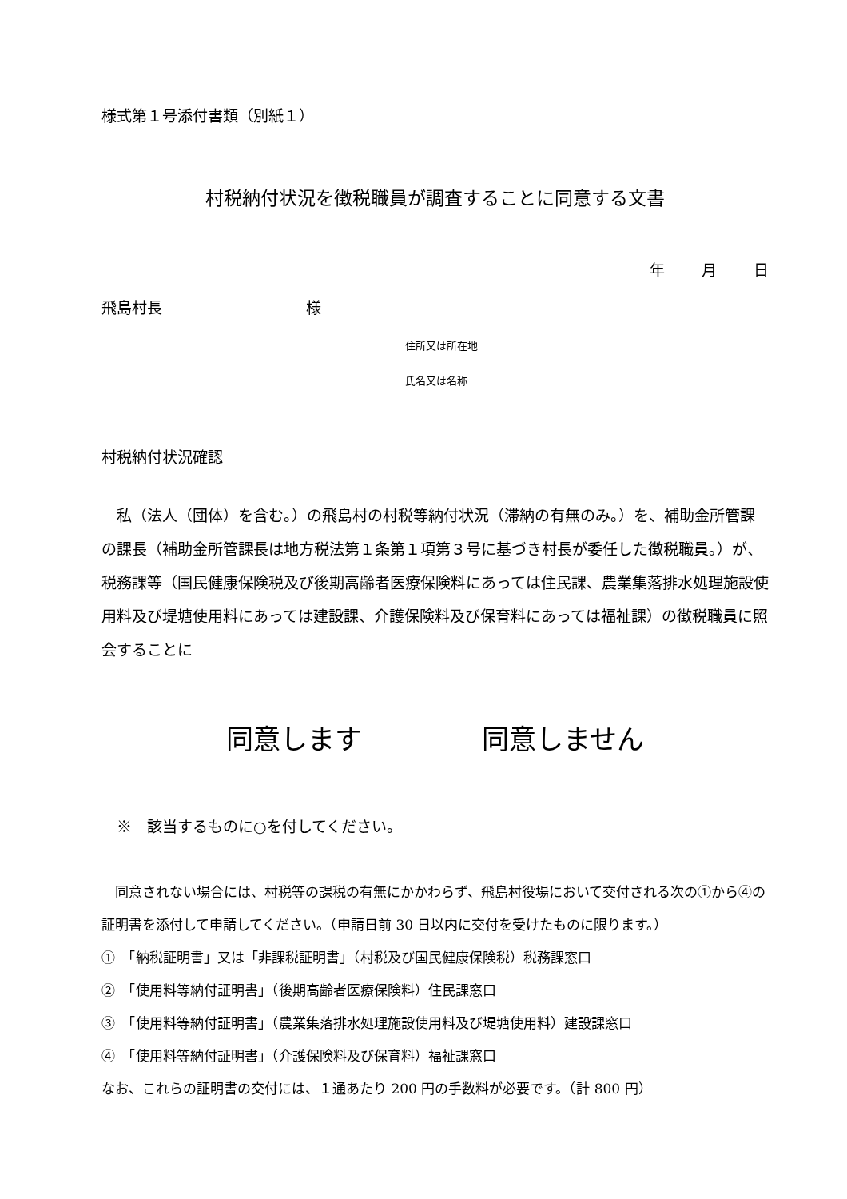様式第１号添付書類（別紙１）
村税納付状況を徴税職員が調査することに同意する文書
年 月 日
飛島村長 様
住所又は所在地
氏名又は名称
村税納付状況確認
　私（法人（団体）を含む。）の飛島村の村税等納付状況（滞納の有無のみ。）を、補助金所管課の課長（補助金所管課長は地方税法第１条第１項第３号に基づき村長が委任した徴税職員。）が、税務課等（国民健康保険税及び後期高齢者医療保険料にあっては住民課、農業集落排水処理施設使用料及び堤塘使用料にあっては建設課、介護保険料及び保育料にあっては福祉課）の徴税職員に照会することに
同意します 同意しません
　※　該当するものに○を付してください。
　同意されない場合には、村税等の課税の有無にかかわらず、飛島村役場において交付される次の①から④の証明書を添付して申請してください。（申請日前 30 日以内に交付を受けたものに限ります。）
①　「納税証明書」又は「非課税証明書」（村税及び国民健康保険税）税務課窓口
②　「使用料等納付証明書」（後期高齢者医療保険料）住民課窓口
③　「使用料等納付証明書」（農業集落排水処理施設使用料及び堤塘使用料）建設課窓口
④　「使用料等納付証明書」（介護保険料及び保育料）福祉課窓口
なお、これらの証明書の交付には、１通あたり 200 円の手数料が必要です。（計 800 円）